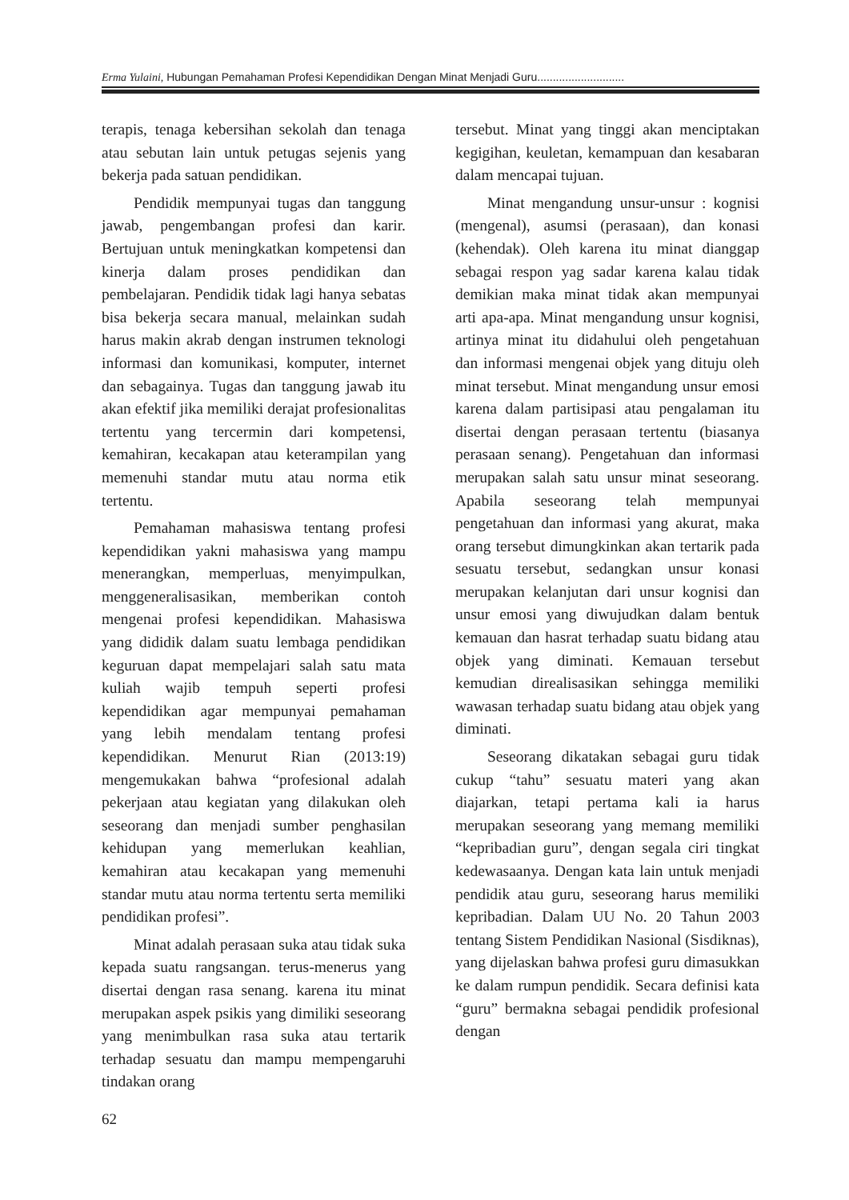Erma Yulaini, Hubungan Pemahaman Profesi Kependidikan Dengan Minat Menjadi Guru............................
terapis, tenaga kebersihan sekolah dan tenaga atau sebutan lain untuk petugas sejenis yang bekerja pada satuan pendidikan.
Pendidik mempunyai tugas dan tanggung jawab, pengembangan profesi dan karir. Bertujuan untuk meningkatkan kompetensi dan kinerja dalam proses pendidikan dan pembelajaran. Pendidik tidak lagi hanya sebatas bisa bekerja secara manual, melainkan sudah harus makin akrab dengan instrumen teknologi informasi dan komunikasi, komputer, internet dan sebagainya. Tugas dan tanggung jawab itu akan efektif jika memiliki derajat profesionalitas tertentu yang tercermin dari kompetensi, kemahiran, kecakapan atau keterampilan yang memenuhi standar mutu atau norma etik tertentu.
Pemahaman mahasiswa tentang profesi kependidikan yakni mahasiswa yang mampu menerangkan, memperluas, menyimpulkan, menggeneralisasikan, memberikan contoh mengenai profesi kependidikan. Mahasiswa yang dididik dalam suatu lembaga pendidikan keguruan dapat mempelajari salah satu mata kuliah wajib tempuh seperti profesi kependidikan agar mempunyai pemahaman yang lebih mendalam tentang profesi kependidikan. Menurut Rian (2013:19) mengemukakan bahwa “profesional adalah pekerjaan atau kegiatan yang dilakukan oleh seseorang dan menjadi sumber penghasilan kehidupan yang memerlukan keahlian, kemahiran atau kecakapan yang memenuhi standar mutu atau norma tertentu serta memiliki pendidikan profesi”.
Minat adalah perasaan suka atau tidak suka kepada suatu rangsangan. terus-menerus yang disertai dengan rasa senang. karena itu minat merupakan aspek psikis yang dimiliki seseorang yang menimbulkan rasa suka atau tertarik terhadap sesuatu dan mampu mempengaruhi tindakan orang
tersebut. Minat yang tinggi akan menciptakan kegigihan, keuletan, kemampuan dan kesabaran dalam mencapai tujuan.
Minat mengandung unsur-unsur : kognisi (mengenal), asumsi (perasaan), dan konasi (kehendak). Oleh karena itu minat dianggap sebagai respon yag sadar karena kalau tidak demikian maka minat tidak akan mempunyai arti apa-apa. Minat mengandung unsur kognisi, artinya minat itu didahului oleh pengetahuan dan informasi mengenai objek yang dituju oleh minat tersebut. Minat mengandung unsur emosi karena dalam partisipasi atau pengalaman itu disertai dengan perasaan tertentu (biasanya perasaan senang). Pengetahuan dan informasi merupakan salah satu unsur minat seseorang. Apabila seseorang telah mempunyai pengetahuan dan informasi yang akurat, maka orang tersebut dimungkinkan akan tertarik pada sesuatu tersebut, sedangkan unsur konasi merupakan kelanjutan dari unsur kognisi dan unsur emosi yang diwujudkan dalam bentuk kemauan dan hasrat terhadap suatu bidang atau objek yang diminati. Kemauan tersebut kemudian direalisasikan sehingga memiliki wawasan terhadap suatu bidang atau objek yang diminati.
Seseorang dikatakan sebagai guru tidak cukup “tahu” sesuatu materi yang akan diajarkan, tetapi pertama kali ia harus merupakan seseorang yang memang memiliki “kepribadian guru”, dengan segala ciri tingkat kedewasaanya. Dengan kata lain untuk menjadi pendidik atau guru, seseorang harus memiliki kepribadian. Dalam UU No. 20 Tahun 2003 tentang Sistem Pendidikan Nasional (Sisdiknas), yang dijelaskan bahwa profesi guru dimasukkan ke dalam rumpun pendidik. Secara definisi kata “guru” bermakna sebagai pendidik profesional dengan
62